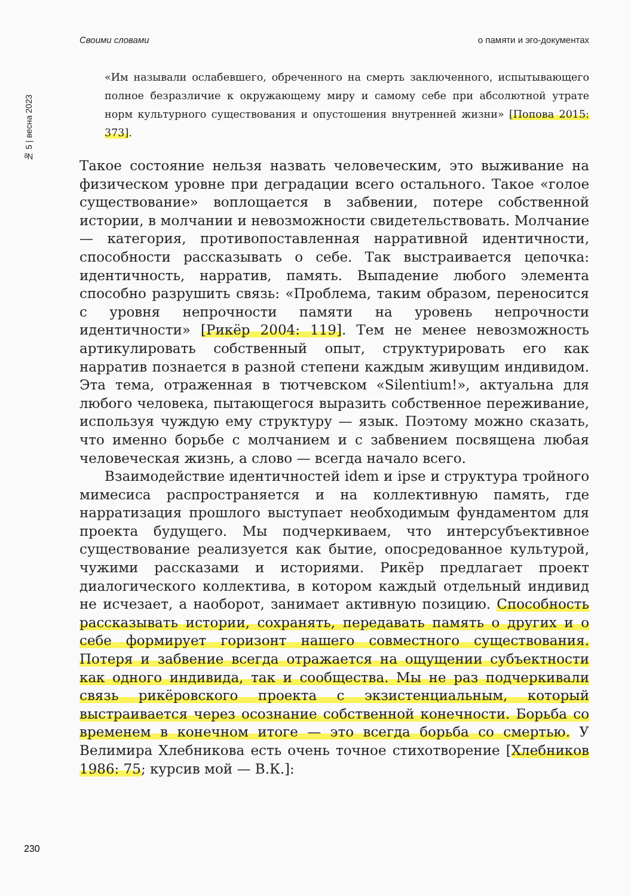Своими словами о памяти и эго-документах
№ 5 | весна 2023
«Им называли ослабевшего, обреченного на смерть заключенного, испытывающего полное безразличие к окружающему миру и самому себе при абсолютной утрате норм культурного существования и опустошения внутренней жизни» [Попова 2015: 373].
Такое состояние нельзя назвать человеческим, это выживание на физическом уровне при деградации всего остального. Такое «голое существование» воплощается в забвении, потере собственной истории, в молчании и невозможности свидетельствовать. Молчание — категория, противопоставленная нарративной идентичности, способности рассказывать о себе. Так выстраивается цепочка: идентичность, нарратив, память. Выпадение любого элемента способно разрушить связь: «Проблема, таким образом, переносится с уровня непрочности памяти на уровень непрочности идентичности» [Рикёр 2004: 119]. Тем не менее невозможность артикулировать собственный опыт, структурировать его как нарратив познается в разной степени каждым живущим индивидом. Эта тема, отраженная в тютчевском «Silentium!», актуальна для любого человека, пытающегося выразить собственное переживание, используя чуждую ему структуру — язык. Поэтому можно сказать, что именно борьбе с молчанием и с забвением посвящена любая человеческая жизнь, а слово — всегда начало всего.
Взаимодействие идентичностей idem и ipse и структура тройного мимесиса распространяется и на коллективную память, где нарратизация прошлого выступает необходимым фундаментом для проекта будущего. Мы подчеркиваем, что интерсубъективное существование реализуется как бытие, опосредованное культурой, чужими рассказами и историями. Рикёр предлагает проект диалогического коллектива, в котором каждый отдельный индивид не исчезает, а наоборот, занимает активную позицию. Способность рассказывать истории, сохранять, передавать память о других и о себе формирует горизонт нашего совместного существования. Потеря и забвение всегда отражается на ощущении субъектности как одного индивида, так и сообщества. Мы не раз подчеркивали связь рикёровского проекта с экзистенциальным, который выстраивается через осознание собственной конечности. Борьба со временем в конечном итоге — это всегда борьба со смертью. У Велимира Хлебникова есть очень точное стихотворение [Хлебников 1986: 75; курсив мой — В.К.]:
230